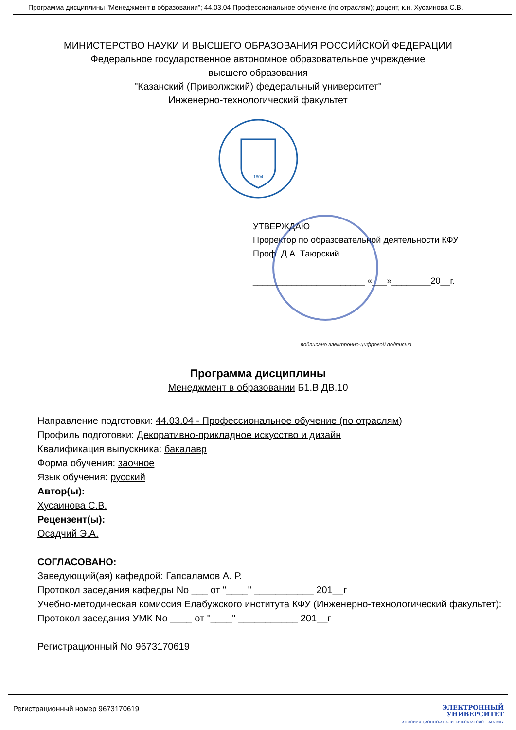Программа дисциплины "Менеджмент в образовании"; 44.03.04 Профессиональное обучение (по отраслям); доцент, к.н. Хусаинова С.В.
МИНИСТЕРСТВО НАУКИ И ВЫСШЕГО ОБРАЗОВАНИЯ РОССИЙСКОЙ ФЕДЕРАЦИИ
Федеральное государственное автономное образовательное учреждение
высшего образования
"Казанский (Приволжский) федеральный университет"
Инженерно-технологический факультет
1804
УТВЕРЖДАЮ
Проректор по образовательной деятельности КФУ
Проф. Д.А. Таюрский
_______________________ «___»________20__г.
подписано электронно-цифровой подписью
Программа дисциплины
Менеджмент в образовании Б1.В.ДВ.10
Направление подготовки: 44.03.04 - Профессиональное обучение (по отраслям)
Профиль подготовки: Декоративно-прикладное искусство и дизайн
Квалификация выпускника: бакалавр
Форма обучения: заочное
Язык обучения: русский
Автор(ы):
Хусаинова С.В.
Рецензент(ы):
Осадчий Э.А.
СОГЛАСОВАНО:
Заведующий(ая) кафедрой: Гапсаламов А. Р.
Протокол заседания кафедры No ___ от "____" ___________ 201__г
Учебно-методическая комиссия Елабужского института КФУ (Инженерно-технологический факультет):
Протокол заседания УМК No ____ от "____" ___________ 201__г
Регистрационный No 9673170619
Регистрационный номер 9673170619
ЭЛЕКТРОННЫЙ
УНИВЕРСИТЕТ
ИНФОРМАЦИОННО-АНАЛИТИЧЕСКАЯ СИСТЕМА КФУ